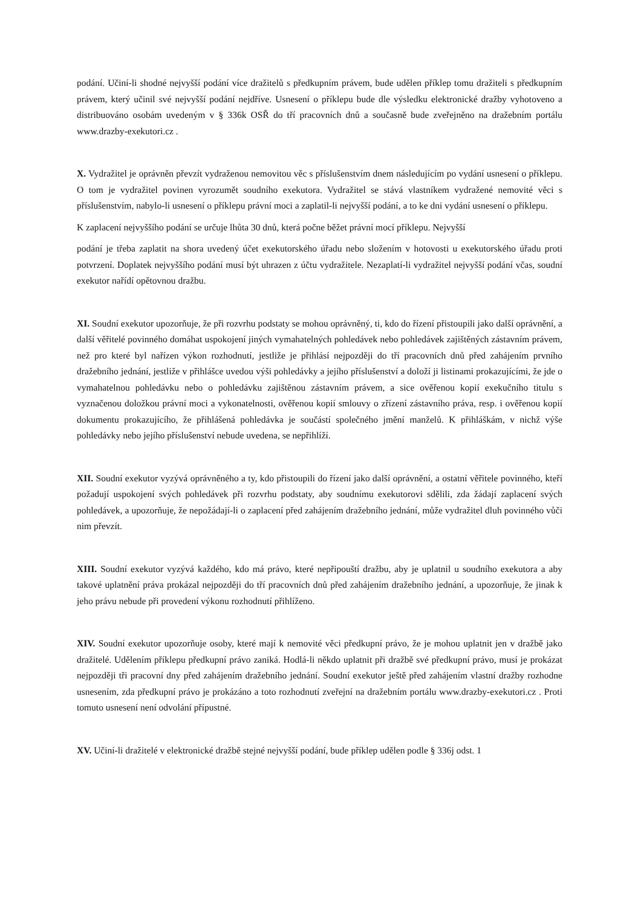podání. Učiní-li shodné nejvyšší podání více dražitelů s předkupním právem, bude udělen příklep tomu dražiteli s předkupním právem, který učinil své nejvyšší podání nejdříve. Usnesení o příklepu bude dle výsledku elektronické dražby vyhotoveno a distribuováno osobám uvedeným v § 336k OSŘ do tří pracovních dnů a současně bude zveřejněno na dražebním portálu www.drazby-exekutori.cz .
X. Vydražitel je oprávněn převzít vydraženou nemovitou věc s příslušenstvím dnem následujícím po vydání usnesení o příklepu. O tom je vydražitel povinen vyrozumět soudního exekutora. Vydražitel se stává vlastníkem vydražené nemovité věci s příslušenstvím, nabylo-li usnesení o příklepu právní moci a zaplatil-li nejvyšší podání, a to ke dni vydání usnesení o příklepu.
K zaplacení nejvyššího podání se určuje lhůta 30 dnů, která počne běžet právní mocí příklepu. Nejvyšší
podání je třeba zaplatit na shora uvedený účet exekutorského úřadu nebo složením v hotovosti u exekutorského úřadu proti potvrzení. Doplatek nejvyššího podání musí být uhrazen z účtu vydražitele. Nezaplatí-li vydražitel nejvyšší podání včas, soudní exekutor nařídí opětovnou dražbu.
XI. Soudní exekutor upozorňuje, že při rozvrhu podstaty se mohou oprávněný, ti, kdo do řízení přistoupili jako další oprávnění, a další věřitelé povinného domáhat uspokojení jiných vymahatelných pohledávek nebo pohledávek zajištěných zástavním právem, než pro které byl nařízen výkon rozhodnutí, jestliže je přihlásí nejpozději do tří pracovních dnů před zahájením prvního dražebního jednání, jestliže v přihlášce uvedou výši pohledávky a jejího příslušenství a doloží ji listinami prokazujícími, že jde o vymahatelnou pohledávku nebo o pohledávku zajištěnou zástavním právem, a sice ověřenou kopií exekučního titulu s vyznačenou doložkou právní moci a vykonatelnosti, ověřenou kopií smlouvy o zřízení zástavního práva, resp. i ověřenou kopií dokumentu prokazujícího, že přihlášená pohledávka je součástí společného jmění manželů. K přihláškám, v nichž výše pohledávky nebo jejího příslušenství nebude uvedena, se nepřihlíží.
XII. Soudní exekutor vyzývá oprávněného a ty, kdo přistoupili do řízení jako další oprávnění, a ostatní věřitele povinného, kteří požadují uspokojení svých pohledávek při rozvrhu podstaty, aby soudnímu exekutorovi sdělili, zda žádají zaplacení svých pohledávek, a upozorňuje, že nepožádají-li o zaplacení před zahájením dražebního jednání, může vydražitel dluh povinného vůči nim převzít.
XIII. Soudní exekutor vyzývá každého, kdo má právo, které nepřipouští dražbu, aby je uplatnil u soudního exekutora a aby takové uplatnění práva prokázal nejpozději do tří pracovních dnů před zahájením dražebního jednání, a upozorňuje, že jinak k jeho právu nebude při provedení výkonu rozhodnutí přihlíženo.
XIV. Soudní exekutor upozorňuje osoby, které mají k nemovité věci předkupní právo, že je mohou uplatnit jen v dražbě jako dražitelé. Udělením příklepu předkupní právo zaniká. Hodlá-li někdo uplatnit při dražbě své předkupní právo, musí je prokázat nejpozději tři pracovní dny před zahájením dražebního jednání. Soudní exekutor ještě před zahájením vlastní dražby rozhodne usnesením, zda předkupní právo je prokázáno a toto rozhodnutí zveřejní na dražebním portálu www.drazby-exekutori.cz . Proti tomuto usnesení není odvolání přípustné.
XV. Učiní-li dražitelé v elektronické dražbě stejné nejvyšší podání, bude příklep udělen podle § 336j odst. 1